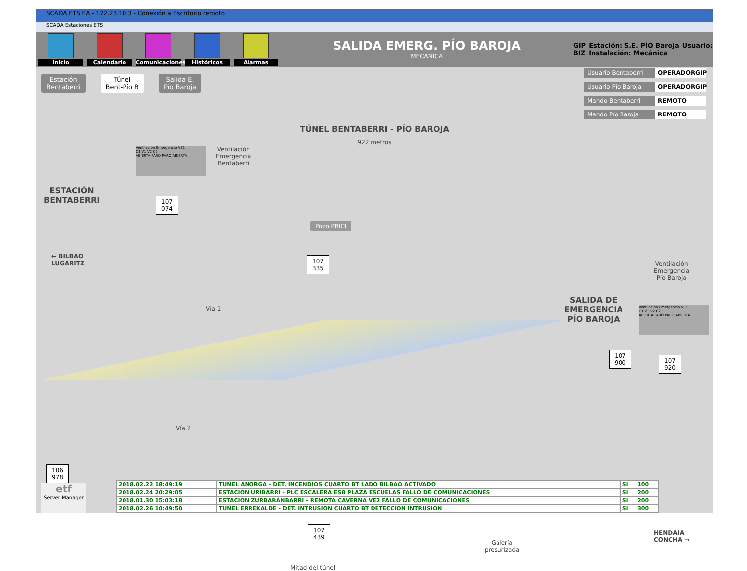SCADA ETS EA - 172.23.10.3 - Conexión a Escritorio remoto
SCADA Estaciones ETS
Inicio Calendario
Comunicaciones
Históricos Alarmas
SALIDA EMERG. PÍO BAROJA
MECÁNICA
GIP
BIZ
Estación: S.E. PÍO Baroja
Instalación: Mecánica
Usuario:
Estación
Bentaberri
Túnel
Bent-Pío B
Salida E.
Pío Baroja
Usuario Bentaberri OPERADORGIP
Usuario Pío Baroja OPERADORGIP
Mando Bentaberri REMOTO
Mando Pío Baroja REMOTO
TÚNEL BENTABERRI - PÍO BAROJA
922 metros
Ventilación Emergencia VE1
C1 V1 V2 C2
ABIERTA PARO PARO ABIERTA
Ventilación
Emergencia
Bentaberri
ESTACIÓN
BENTABERRI
107
074
Pozo PB03
107
335
← BILBAO
LUGARITZ
Vía 1
Vía 2
Ventilación
Emergencia
Pío Baroja
SALIDA DE
EMERGENCIA
PÍO BAROJA
Ventilación Emergencia VE1
C1 V1 V2 C2
ABIERTA PARO PARO ABIERTA
107
900
107
920
106
978
107
439
Mitad del túnel
Galería
presurizada
HENDAIA
CONCHA →
etf
Server Manager
| 2018.02.22 18:49:19 | TUNEL ANORGA - DET. INCENDIOS CUARTO BT LADO BILBAO ACTIVADO | Si | 100 |
| 2018.02.24 20:29:05 | ESTACION URIBARRI - PLC ESCALERA ES8 PLAZA ESCUELAS FALLO DE COMUNICACIONES | Si | 200 |
| 2018.01.30 15:03:18 | ESTACION ZURBARANBARRI - REMOTA CAVERNA VE2 FALLO DE COMUNICACIONES | Si | 200 |
| 2018.02.26 10:49:50 | TUNEL ERREKALDE - DET. INTRUSION CUARTO BT DETECCION INTRUSION | Si | 300 |